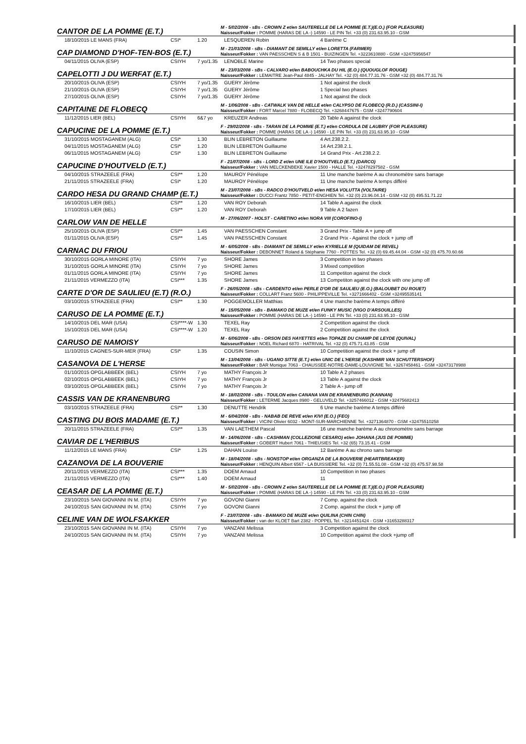CANTOR DE LA POMME (E.T.)
M - 5/02/2008 - sBs - CROWN Z et/en SAUTERELLE DE LA POMME (E.T.)(E.O.) (FOR PLEASURE)
Naisseur/Fokker : POMME (HARAS DE LA -) 14590 - LE PIN Tel. +33 (0) 231.63.95.10 - GSM
| 18/10/2015 LE MANS (FRA) | CSI* | 1.20 | LESQUEREN Robin | 4 Barème C |
CAP DIAMOND D'HOF-TEN-BOS (E.T.)
M - 21/03/2008 - sBs - DIAMANT DE SEMILLY et/en LORETTA (FARMER)
Naisseur/Fokker : VAN PAESSCHEN S & B 1501 - BUIZINGEN Tel. +3223610880 - GSM +32475956547
| 04/11/2015 OLIVA (ESP) | CSIYH | 7 yo/1.35 | LENOBLE Marine | 14 Two phases special |
CAPELOTTI J DU WERFAT (E.T.)
M - 23/03/2008 - sBs - CALVARO et/en BABOUCHKA DU HIL (E.O.) (QUOUGLOF ROUGE)
Naisseur/Fokker : LEMAITRE Jean-Paul 4845 - JALHAY Tel. +32 (0) 484.77.31.76 - GSM +32 (0) 484.77.31.76
| 20/10/2015 OLIVA (ESP) | CSIYH | 7 yo/1.35 | GUERY Jérôme | 1 Not against the clock |
| 21/10/2015 OLIVA (ESP) | CSIYH | 7 yo/1.35 | GUERY Jérôme | 1 Special two phases |
| 27/10/2015 OLIVA (ESP) | CSIYH | 7 yo/1.35 | GUERY Jérôme | 1 Not against the clock |
CAPITAINE DE FLOBECQ
M - 1/06/2008 - sBs - CATWALK VAN DE HELLE et/en CALYPSO DE FLOBECQ (R.D.) (CASSINI-I)
Naisseur/Fokker : FORT Marcel 7880 - FLOBECQ Tel. +3268447675 - GSM +3247790604
| 11/12/2015 LIER (BEL) | CSIYH | 6&7 yo | KREUZER Andreas | 20 Table A against the clock |
CAPUCINE DE LA POMME (E.T.)
F - 29/02/2008 - sBs - TARAN DE LA POMME (E.T.) et/en CORDULA DE LAUBRY (FOR PLEASURE)
Naisseur/Fokker : POMME (HARAS DE LA -) 14590 - LE PIN Tel. +33 (0) 231.63.95.10 - GSM
| 31/10/2015 MOSTAGANEM (ALG) | CSI* | 1.30 | BLIN LEBRETON Guillaume | 4 Art.238.2.2. |
| 04/11/2015 MOSTAGANEM (ALG) | CSI* | 1.20 | BLIN LEBRETON Guillaume | 14 Art.238.2.1. |
| 06/11/2015 MOSTAGANEM (ALG) | CSI* | 1.30 | BLIN LEBRETON Guillaume | 14 Grand Prix - Art.238.2.2. |
CAPUCINE D'HOUTVELD (E.T.)
F - 21/07/2008 - sBs - LORD Z et/en UNE ILE D'HOUTVELD (E.T.) (DARCO)
Naisseur/Fokker : VAN MELCKENBEKE Xavier 1500 - HALLE Tel. +32478297582 - GSM
| 04/10/2015 STRAZEELE (FRA) | CSI** | 1.20 | MAUROY Pénélope | 11 Une manche barème A au chronomètre sans barrage |
| 21/11/2015 STRAZEELE (FRA) | CSI* | 1.20 | MAUROY Pénélope | 11 Une manche barème A temps différé |
CARDO HESA DU GRAND CHAMP (E.T.)
M - 23/07/2008 - sBs - RADCO D'HOUTVELD et/en HESA VOLUTTA (VOLTAIRE)
Naisseur/Fokker : DUCCI Frantz 7850 - PETIT-ENGHIEN Tel. +32 (0) 23.96.04.14 - GSM +32 (0) 495.51.71.22
| 16/10/2015 LIER (BEL) | CSI** | 1.20 | VAN ROY Deborah | 14 Table A against the clock |
| 17/10/2015 LIER (BEL) | CSI** | 1.20 | VAN ROY Deborah | 9 Table A 2 fazen |
CARLOW VAN DE HELLE
M - 27/06/2007 - HOLST - CARETINO et/en NORA VIII (COROFINO-I)
| 25/10/2015 OLIVA (ESP) | CSI** | 1.45 | VAN PAESSCHEN Constant | 3 Grand Prix - Table A + jump off |
| 01/11/2015 OLIVA (ESP) | CSI** | 1.45 | VAN PAESSCHEN Constant | 2 Grand Prix - Against the clock + jump off |
CARNAC DU FRIOU
M - 6/05/2008 - sBs - DIAMANT DE SEMILLY et/en KYRIELLE M (QUIDAM DE REVEL)
Naisseur/Fokker : DEBONNET Roland & Stéphanie 7760 - POTTES Tel. +32 (0) 69.45.44.04 - GSM +32 (0) 475.70.60.66
| 30/10/2015 GORLA MINORE (ITA) | CSIYH | 7 yo | SHORE James | 3 Competition in two phases |
| 31/10/2015 GORLA MINORE (ITA) | CSIYH | 7 yo | SHORE James | 3 Mixed competition |
| 01/11/2015 GORLA MINORE (ITA) | CSIYH | 7 yo | SHORE James | 11 Competiton against the clock |
| 21/11/2015 VERMEZZO (ITA) | CSI*** | 1.35 | SHORE James | 13 Competiton against the clock with one jump off |
CARTE D'OR DE SAULIEU (E.T) (R.O.)
F - 26/05/2008 - sBs - CARDENTO et/en PERLE D'OR DE SAULIEU (E.O.) (BALOUBET DU ROUET)
Naisseur/Fokker : COLLART Franz 5600 - PHILIPPEVILLE Tel. +3271666402 - GSM +32495535141
| 03/10/2015 STRAZEELE (FRA) | CSI** | 1.30 | POGGEMOLLER Matthias | 4 Une manche barème A temps différé |
CARUSO DE LA POMME (E.T.)
M - 15/05/2008 - sBs - BAMAKO DE MUZE et/en FUNKY MUSIC (VIGO D'ARSOUILLES)
Naisseur/Fokker : POMME (HARAS DE LA -) 14590 - LE PIN Tel. +33 (0) 231.63.95.10 - GSM
| 14/10/2015 DEL MAR (USA) | CSI****-W | 1.30 | TEXEL Ray | 2 Competition against the clock |
| 15/10/2015 DEL MAR (USA) | CSI****-W | 1.20 | TEXEL Ray | 2 Competition against the clock |
CARUSO DE NAMOISY
M - 6/06/2008 - sBs - ORSON DES HAYETTES et/en TOPAZE DU CHAMP DE LEYDE (QUIVAL)
Naisseur/Fokker : NOEL Richard 6870 - HATRIVAL Tel. +32 (0) 475.71.43.85 - GSM
| 11/10/2015 CAGNES-SUR-MER (FRA) | CSI* | 1.35 | COUSIN Simon | 10 Competition against the clock + jump off |
CASANOVA DE L'HERSE
M - 13/04/2008 - sBs - UGANO SITTE (E.T.) et/en UNIC DE L'HERSE (KASHMIR VAN SCHUTTERSHOF)
Naisseur/Fokker : BAR Monique 7063 - CHAUSSEE-NOTRE-DAME-LOUVIGNIE Tel. +3267458461 - GSM +32473178988
| 01/10/2015 OPGLABBEEK (BEL) | CSIYH | 7 yo | MATHY François Jr | 10 Table A 2 phases |
| 02/10/2015 OPGLABBEEK (BEL) | CSIYH | 7 yo | MATHY François Jr | 13 Table A against the clock |
| 03/10/2015 OPGLABBEEK (BEL) | CSIYH | 7 yo | MATHY François Jr | 2 Table A - jump off |
CASSIS VAN DE KRANENBURG
M - 18/02/2008 - sBs - TOULON et/en CANANA VAN DE KRANENBURG (KANNAN)
Naisseur/Fokker : LETERME Jacques 8980 - GELUVELD Tel. +3257466012 - GSM +32475682413
| 03/10/2015 STRAZEELE (FRA) | CSI** | 1.30 | DENUTTE Hendrik | 6 Une manche barème A temps différé |
CASTING DU BOIS MADAME (E.T.)
M - 6/04/2008 - sBs - NABAB DE REVE et/en KIVI (E.O.) (FEO)
Naisseur/Fokker : VICINI Olivier 6032 - MONT-SUR-MARCHIENNE Tel. +3271364870 - GSM +32475510258
| 20/11/2015 STRAZEELE (FRA) | CSI** | 1.35 | VAN LAETHEM Pascal | 16 une manche barème A au chronomètre sans barrage |
CAVIAR DE L'HERIBUS
M - 14/06/2008 - sBs - CASHMAN (COLLEZIONE CESARO) et/en JOHANA (JUS DE POMME)
Naisseur/Fokker : GOBERT Hubert 7061 - THIEUSIES Tel. +32 (65) 73.15.41 - GSM
| 11/12/2015 LE MANS (FRA) | CSI* | 1.25 | DAHAN Louise | 12 Barème A au chrono sans barrage |
CAZANOVA DE LA BOUVERIE
M - 18/04/2008 - sBs - NONSTOP et/en ORGANZA DE LA BOUVERIE (HEARTBREAKER)
Naisseur/Fokker : HENQUIN Albert 6567 - LA BUISSIERE Tel. +32 (0) 71.55.51.08 - GSM +32 (0) 475.57.98.58
| 20/11/2015 VERMEZZO (ITA) | CSI*** | 1.35 | DOEM Arnaud | 10 Competition in two phases |
| 21/11/2015 VERMEZZO (ITA) | CSI*** | 1.40 | DOEM Arnaud | 11 |
CEASAR DE LA POMME (E.T.)
M - 5/02/2008 - sBs - CROWN Z et/en SAUTERELLE DE LA POMME (E.T.)(E.O.) (FOR PLEASURE)
Naisseur/Fokker : POMME (HARAS DE LA -) 14590 - LE PIN Tel. +33 (0) 231.63.95.10 - GSM
| 23/10/2015 SAN GIOVANNI IN M. (ITA) | CSIYH | 7 yo | GOVONI Gianni | 7 Comp. against the clock |
| 24/10/2015 SAN GIOVANNI IN M. (ITA) | CSIYH | 7 yo | GOVONI Gianni | 2 Comp. against the clock + jump off |
CELINE VAN DE WOLFSAKKER
F - 23/07/2008 - sBs - BAMAKO DE MUZE et/en QUILINA (CHIN CHIN)
Naisseur/Fokker : van der KLOET Bart 2382 - POPPEL Tel. +3214451424 - GSM +31653288317
| 23/10/2015 SAN GIOVANNI IN M. (ITA) | CSIYH | 7 yo | VANZANI Melissa | 3 Competition against the clock |
| 24/10/2015 SAN GIOVANNI IN M. (ITA) | CSIYH | 7 yo | VANZANI Melissa | 10 Competition against the clock +jump off |